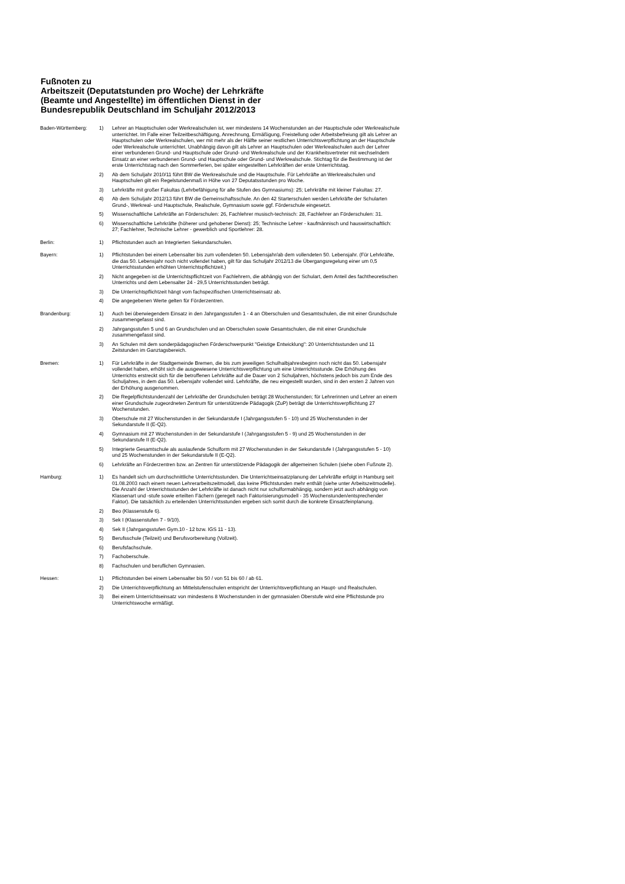Fußnoten zu
Arbeitszeit (Deputatstunden pro Woche) der Lehrkräfte
(Beamte und Angestellte) im öffentlichen Dienst in der
Bundesrepublik Deutschland im Schuljahr 2012/2013
| Baden-Württemberg: | 1) | Lehrer an Hauptschulen oder Werkrealschulen ist, wer mindestens 14 Wochenstunden an der Hauptschule oder Werkrealschule unterrichtet. Im Falle einer Teilzeitbeschäftigung, Anrechnung, Ermäßigung, Freistellung oder Arbeitsbefreiung gilt als Lehrer an Hauptschulen oder Werkrealschulen, wer mit mehr als der Hälfte seiner restlichen Unterrichtsverpflichtung an der Hauptschule oder Werkrealschule unterrichtet. Unabhängig davon gilt als Lehrer an Hauptschulen oder Werkrealschulen auch der Lehrer einer verbundenen Grund- und Hauptschule oder Grund- und Werkrealschule und der Krankheitsvertreter mit wechselndem Einsatz an einer verbundenen Grund- und Hauptschule oder Grund- und Werkrealschule. Stichtag für die Bestimmung ist der erste Unterrichtstag nach den Sommerferien, bei später eingestellten Lehrkräften der erste Unterrichtstag. |
| | 2) | Ab dem Schuljahr 2010/11 führt BW die Werkrealschule und die Hauptschule. Für Lehrkräfte an Werkrealschulen und Hauptschulen gilt ein Regelstundenmaß in Höhe von 27 Deputatsstunden pro Woche. |
| | 3) | Lehrkräfte mit großer Fakultas (Lehrbefähigung für alle Stufen des Gymnasiums): 25; Lehrkräfte mit kleiner Fakultas: 27. |
| | 4) | Ab dem Schuljahr 2012/13 führt BW die Gemeinschaftsschule. An den 42 Starterschulen werden Lehrkräfte der Schularten Grund-, Werkreal- und Hauptschule, Realschule, Gymnasium sowie ggf. Förderschule eingesetzt. |
| | 5) | Wissenschaftliche Lehrkräfte an Förderschulen: 26, Fachlehrer musisch-technisch: 28, Fachlehrer an Förderschulen: 31. |
| | 6) | Wissenschaftliche Lehrkräfte (höherer und gehobener Dienst): 25; Technische Lehrer - kaufmännisch und hauswirtschaftlich: 27; Fachlehrer, Technische Lehrer - gewerblich und Sportlehrer: 28. |
| Berlin: | 1) | Pflichtstunden auch an Integrierten Sekundarschulen. |
| Bayern: | 1) | Pflichtstunden bei einem Lebensalter bis zum vollendeten 50. Lebensjahr/ab dem vollendeten 50. Lebensjahr. (Für Lehrkräfte, die das 50. Lebensjahr noch nicht vollendet haben, gilt für das Schuljahr 2012/13 die Übergangsregelung einer um 0,5 Unterrichtsstunden erhöhten Unterrichtspflichtzeit.) |
| | 2) | Nicht angegeben ist die Unterrichtspflichtzeit von Fachlehrern, die abhängig von der Schulart, dem Anteil des fachtheoretischen Unterrichts und dem Lebensalter 24 - 29,5 Unterrichtsstunden beträgt. |
| | 3) | Die Unterrichtspflichtzeit hängt vom fachspezifischen Unterrichtseinsatz ab. |
| | 4) | Die angegebenen Werte gelten für Förderzentren. |
| Brandenburg: | 1) | Auch bei überwiegendem Einsatz in den Jahrgangsstufen 1 - 4 an Oberschulen und Gesamtschulen, die mit einer Grundschule zusammengefasst sind. |
| | 2) | Jahrgangsstufen 5 und 6 an Grundschulen und an Oberschulen sowie Gesamtschulen, die mit einer Grundschule zusammengefasst sind. |
| | 3) | An Schulen mit dem sonderpädagogischen Förderschwerpunkt "Geistige Entwicklung": 20 Unterrichtsstunden und 11 Zeitstunden im Ganztagsbereich. |
| Bremen: | 1) | Für Lehrkräfte in der Stadtgemeinde Bremen, die bis zum jeweiligen Schulhalbjahresbeginn noch nicht das 50. Lebensjahr vollendet haben, erhöht sich die ausgewiesene Unterrichtsverpflichtung um eine Unterrichtsstunde. Die Erhöhung des Unterrichts erstreckt sich für die betroffenen Lehrkräfte auf die Dauer von 2 Schuljahren, höchstens jedoch bis zum Ende des Schuljahres, in dem das 50. Lebensjahr vollendet wird. Lehrkräfte, die neu eingestellt wurden, sind in den ersten 2 Jahren von der Erhöhung ausgenommen. |
| | 2) | Die Regelpflichtstundenzahl der Lehrkräfte der Grundschulen beträgt 28 Wochenstunden; für Lehrerinnen und Lehrer an einem einer Grundschule zugeordneten Zentrum für unterstützende Pädagogik (ZuP) beträgt die Unterrichtsverpflichtung 27 Wochenstunden. |
| | 3) | Oberschule mit 27 Wochenstunden in der Sekundarstufe I (Jahrgangsstufen 5 - 10) und 25 Wochenstunden in der Sekundarstufe II (E-Q2). |
| | 4) | Gymnasium mit 27 Wochenstunden in der Sekundarstufe I (Jahrgangsstufen 5 - 9) und 25 Wochenstunden in der Sekundarstufe II (E-Q2). |
| | 5) | Integrierte Gesamtschule als auslaufende Schulform mit 27 Wochenstunden in der Sekundarstufe I (Jahrgangsstufen 5 - 10) und 25 Wochenstunden in der Sekundarstufe II (E-Q2). |
| | 6) | Lehrkräfte an Förderzentren bzw. an Zentren für unterstützende Pädagogik der allgemeinen Schulen (siehe oben Fußnote 2). |
| Hamburg: | 1) | Es handelt sich um durchschnittliche Unterrichtsstunden. Die Unterrichtseinsatzplanung der Lehrkräfte erfolgt in Hamburg seit 01.08.2003 nach einem neuen Lehrerarbeitszeitmodell, das keine Pflichtstunden mehr enthält (siehe unter Arbeitszeitmodelle). Die Anzahl der Unterrichtsstunden der Lehrkräfte ist danach nicht nur schulformabhängig, sondern jetzt auch abhängig von Klassenart und -stufe sowie erteilten Fächern (geregelt nach Faktorisierungsmodell - 35 Wochenstunden/entsprechender Faktor). Die tatsächlich zu erteilenden Unterrichtsstunden ergeben sich somit durch die konkrete Einsatzfeinplanung. |
| | 2) | Beo (Klassenstufe 6). |
| | 3) | Sek I (Klassenstufen 7 - 9/10). |
| | 4) | Sek II (Jahrgangsstufen Gym.10 - 12 bzw. IGS 11 - 13). |
| | 5) | Berufsschule (Teilzeit) und Berufsvorbereitung (Vollzeit). |
| | 6) | Berufsfachschule. |
| | 7) | Fachoberschule. |
| | 8) | Fachschulen und beruflichen Gymnasien. |
| Hessen: | 1) | Pflichtstunden bei einem Lebensalter bis 50 / von 51 bis 60 / ab 61. |
| | 2) | Die Unterrichtsverpflichtung an Mittelstufenschulen entspricht der Unterrichtsverpflichtung an Haupt- und Realschulen. |
| | 3) | Bei einem Unterrichtseinsatz von mindestens 8 Wochenstunden in der gymnasialen Oberstufe wird eine Pflichtstunde pro Unterrichtswoche ermäßigt. |